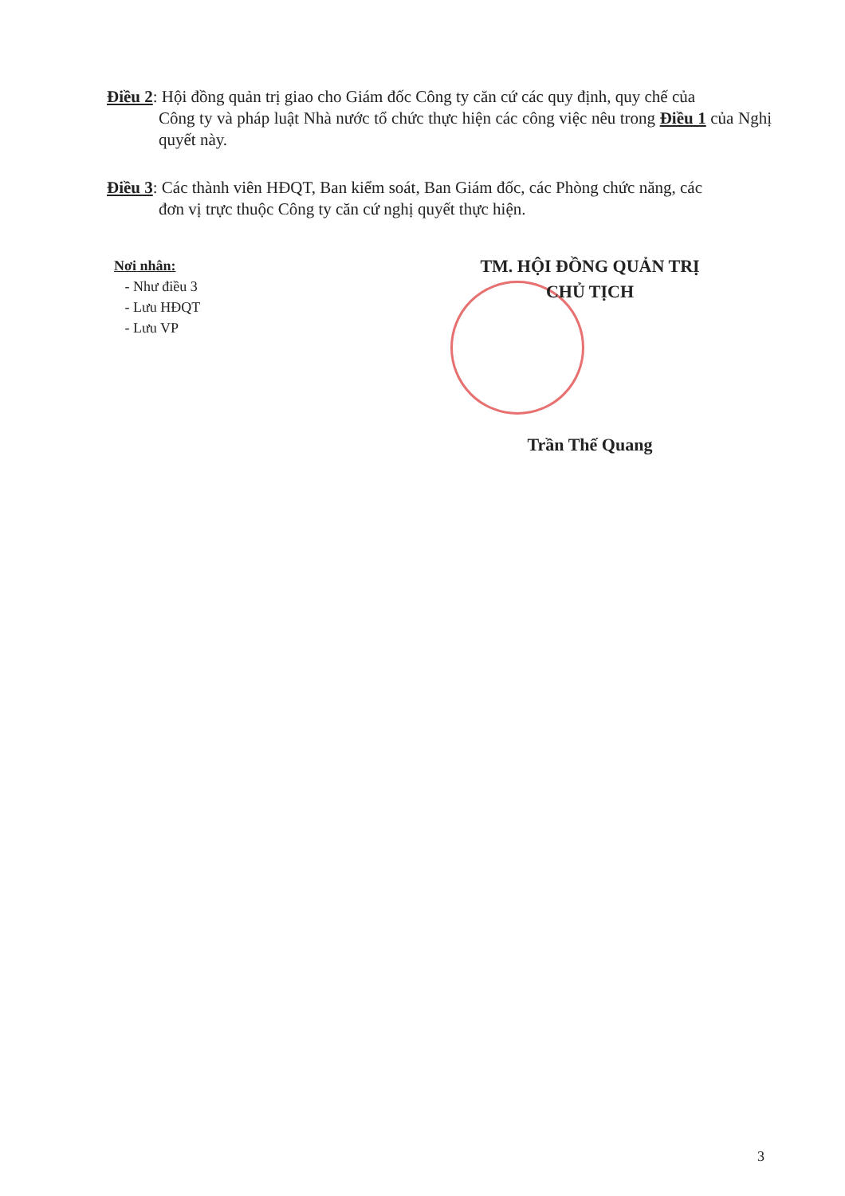Điều 2: Hội đồng quản trị giao cho Giám đốc Công ty căn cứ các quy định, quy chế của
Công ty và pháp luật Nhà nước tổ chức thực hiện các công việc nêu trong Điều 1 của Nghị quyết này.
Điều 3: Các thành viên HĐQT, Ban kiểm soát, Ban Giám đốc, các Phòng chức năng, các
đơn vị trực thuộc Công ty căn cứ nghị quyết thực hiện.
Nơi nhân:
- Như điều 3
- Lưu HĐQT
- Lưu VP
TM. HỘI ĐỒNG QUẢN TRỊ
CHỦ TỊCH
Trần Thế Quang
3